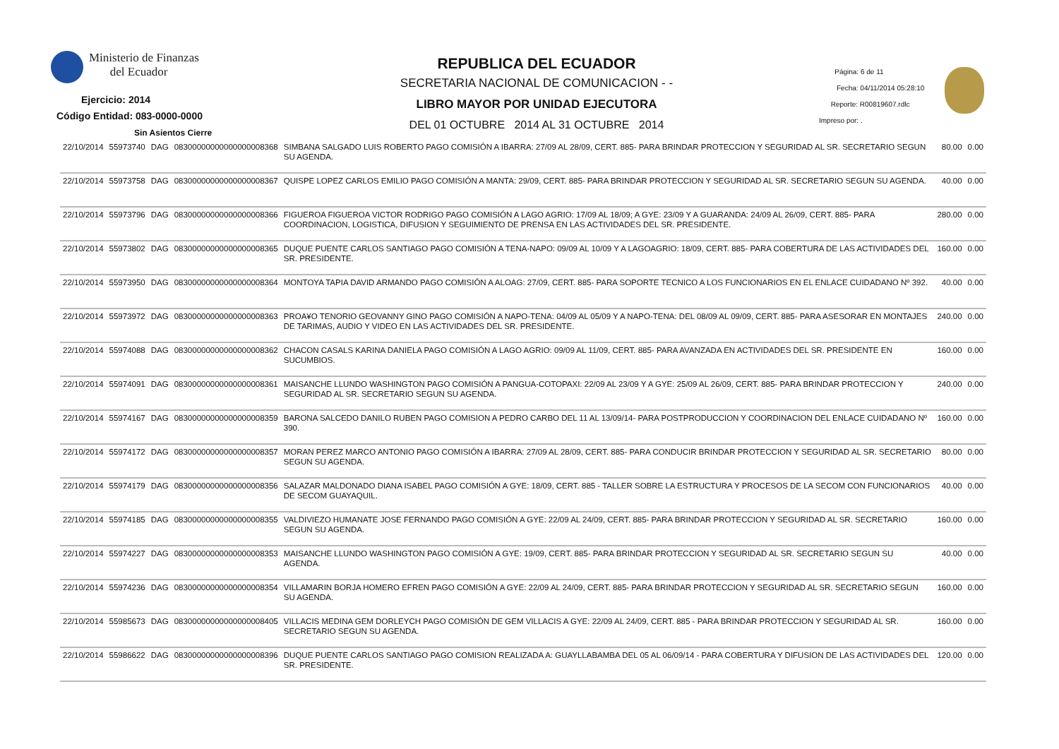Ministerio de Finanzas
del Ecuador
Ejercicio: 2014
Código Entidad: 083-0000-0000
Sin Asientos Cierre
REPUBLICA DEL ECUADOR
SECRETARIA NACIONAL DE COMUNICACION - -
LIBRO MAYOR POR UNIDAD EJECUTORA
DEL 01 OCTUBRE 2014 AL 31 OCTUBRE 2014
Página: 6 de 11
Fecha: 04/11/2014 05:28:10
Reporte: R00819607.rdlc
Impreso por: .
| 22/10/2014 | 55973740 | DAG | 08300000000000000008368 | SIMBANA SALGADO LUIS ROBERTO PAGO COMISIÓN A IBARRA: 27/09 AL 28/09, CERT. 885- PARA BRINDAR PROTECCION Y SEGURIDAD AL SR. SECRETARIO SEGUN SU AGENDA. | 80.00 | 0.00 |
| 22/10/2014 | 55973758 | DAG | 08300000000000000008367 | QUISPE LOPEZ CARLOS EMILIO PAGO COMISIÓN A MANTA: 29/09, CERT. 885- PARA BRINDAR PROTECCION Y SEGURIDAD AL SR. SECRETARIO SEGUN SU AGENDA. | 40.00 | 0.00 |
| 22/10/2014 | 55973796 | DAG | 08300000000000000008366 | FIGUEROA FIGUEROA VICTOR RODRIGO PAGO COMISIÓN A LAGO AGRIO: 17/09 AL 18/09; A GYE: 23/09 Y A GUARANDA: 24/09 AL 26/09, CERT. 885- PARA COORDINACION, LOGISTICA, DIFUSION Y SEGUIMIENTO DE PRENSA EN LAS ACTIVIDADES DEL SR. PRESIDENTE. | 280.00 | 0.00 |
| 22/10/2014 | 55973802 | DAG | 08300000000000000008365 | DUQUE PUENTE CARLOS SANTIAGO PAGO COMISIÓN A TENA-NAPO: 09/09 AL 10/09 Y A LAGOAGRIO: 18/09, CERT. 885- PARA COBERTURA DE LAS ACTIVIDADES DEL SR. PRESIDENTE. | 160.00 | 0.00 |
| 22/10/2014 | 55973950 | DAG | 08300000000000000008364 | MONTOYA TAPIA DAVID ARMANDO PAGO COMISIÓN A ALOAG: 27/09, CERT. 885- PARA SOPORTE TECNICO A LOS FUNCIONARIOS EN EL ENLACE CUIDADANO Nº 392. | 40.00 | 0.00 |
| 22/10/2014 | 55973972 | DAG | 08300000000000000008363 | PROA¥O TENORIO GEOVANNY GINO PAGO COMISIÓN A NAPO-TENA: 04/09 AL 05/09 Y A NAPO-TENA: DEL 08/09 AL 09/09, CERT. 885- PARA ASESORAR EN MONTAJES DE TARIMAS, AUDIO Y VIDEO EN LAS ACTIVIDADES DEL SR. PRESIDENTE. | 240.00 | 0.00 |
| 22/10/2014 | 55974088 | DAG | 08300000000000000008362 | CHACON CASALS KARINA DANIELA PAGO COMISIÓN A LAGO AGRIO: 09/09 AL 11/09, CERT. 885- PARA AVANZADA EN ACTIVIDADES DEL SR. PRESIDENTE EN SUCUMBIOS. | 160.00 | 0.00 |
| 22/10/2014 | 55974091 | DAG | 08300000000000000008361 | MAISANCHE LLUNDO WASHINGTON PAGO COMISIÓN A PANGUA-COTOPAXI: 22/09 AL 23/09 Y A GYE: 25/09 AL 26/09, CERT. 885- PARA BRINDAR PROTECCION Y SEGURIDAD AL SR. SECRETARIO SEGUN SU AGENDA. | 240.00 | 0.00 |
| 22/10/2014 | 55974167 | DAG | 08300000000000000008359 | BARONA SALCEDO DANILO RUBEN PAGO COMISION A PEDRO CARBO DEL 11 AL 13/09/14- PARA POSTPRODUCCION Y COORDINACION DEL ENLACE CUIDADANO Nº 390. | 160.00 | 0.00 |
| 22/10/2014 | 55974172 | DAG | 08300000000000000008357 | MORAN PEREZ MARCO ANTONIO PAGO COMISIÓN A IBARRA: 27/09 AL 28/09, CERT. 885- PARA CONDUCIR BRINDAR PROTECCION Y SEGURIDAD AL SR. SECRETARIO SEGUN SU AGENDA. | 80.00 | 0.00 |
| 22/10/2014 | 55974179 | DAG | 08300000000000000008356 | SALAZAR MALDONADO DIANA ISABEL PAGO COMISIÓN A GYE: 18/09, CERT. 885 - TALLER SOBRE LA ESTRUCTURA Y PROCESOS DE LA SECOM CON FUNCIONARIOS DE SECOM GUAYAQUIL. | 40.00 | 0.00 |
| 22/10/2014 | 55974185 | DAG | 08300000000000000008355 | VALDIVIEZO HUMANATE JOSE FERNANDO PAGO COMISIÓN A GYE: 22/09 AL 24/09, CERT. 885- PARA BRINDAR PROTECCION Y SEGURIDAD AL SR. SECRETARIO SEGUN SU AGENDA. | 160.00 | 0.00 |
| 22/10/2014 | 55974227 | DAG | 08300000000000000008353 | MAISANCHE LLUNDO WASHINGTON PAGO COMISIÓN A GYE: 19/09, CERT. 885- PARA BRINDAR PROTECCION Y SEGURIDAD AL SR. SECRETARIO SEGUN SU AGENDA. | 40.00 | 0.00 |
| 22/10/2014 | 55974236 | DAG | 08300000000000000008354 | VILLAMARIN BORJA HOMERO EFREN PAGO COMISIÓN A GYE: 22/09 AL 24/09, CERT. 885- PARA BRINDAR PROTECCION Y SEGURIDAD AL SR. SECRETARIO SEGUN SU AGENDA. | 160.00 | 0.00 |
| 22/10/2014 | 55985673 | DAG | 08300000000000000008405 | VILLACIS MEDINA GEM DORLEYCH PAGO COMISIÓN DE GEM VILLACIS A GYE: 22/09 AL 24/09, CERT. 885 - PARA BRINDAR PROTECCION Y SEGURIDAD AL SR. SECRETARIO SEGUN SU AGENDA. | 160.00 | 0.00 |
| 22/10/2014 | 55986622 | DAG | 08300000000000000008396 | DUQUE PUENTE CARLOS SANTIAGO PAGO COMISION REALIZADA A: GUAYLLABAMBA DEL 05 AL 06/09/14 - PARA COBERTURA Y DIFUSION DE LAS ACTIVIDADES DEL SR. PRESIDENTE. | 120.00 | 0.00 |